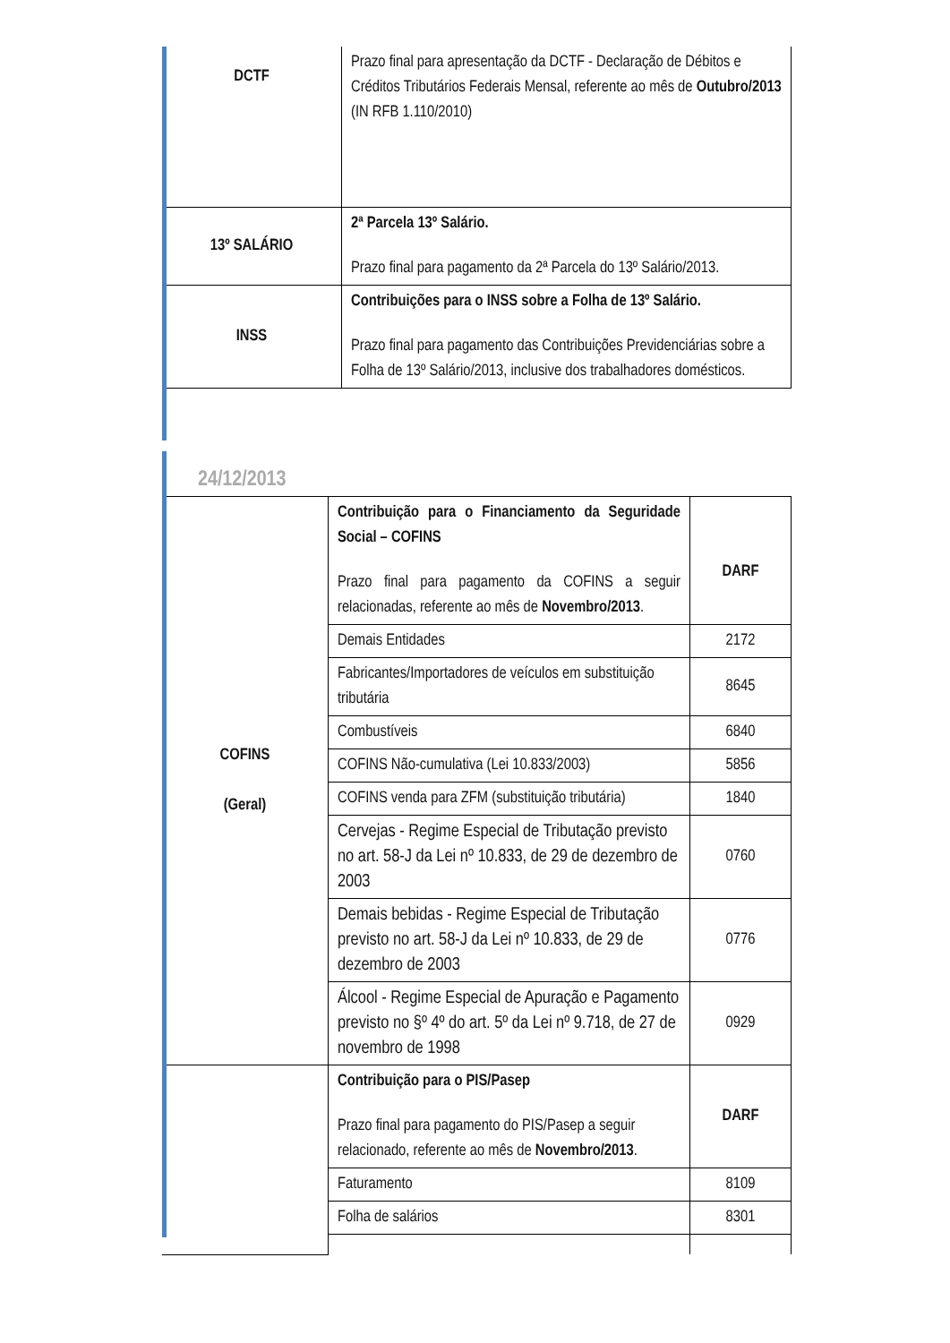| DCTF | Prazo final para apresentação da DCTF - Declaração de Débitos e Créditos Tributários Federais Mensal, referente ao mês de Outubro/2013 (IN RFB 1.110/2010) |
| 13º SALÁRIO | 2ª Parcela 13º Salário. Prazo final para pagamento da 2ª Parcela do 13º Salário/2013. |
| INSS | Contribuições para o INSS sobre a Folha de 13º Salário. Prazo final para pagamento das Contribuições Previdenciárias sobre a Folha de 13º Salário/2013, inclusive dos trabalhadores domésticos. |
24/12/2013
| COFINS (Geral) | Contribuição para o Financiamento da Seguridade Social – COFINS Prazo final para pagamento da COFINS a seguir relacionadas, referente ao mês de Novembro/2013 . | DARF |
| | Demais Entidades | 2172 |
| | Fabricantes/Importadores de veículos em substituição tributária | 8645 |
| | Combustíveis | 6840 |
| | COFINS Não-cumulativa (Lei 10.833/2003) | 5856 |
| | COFINS venda para ZFM (substituição tributária) | 1840 |
| | Cervejas - Regime Especial de Tributação previsto no art. 58-J da Lei nº 10.833, de 29 de dezembro de 2003 | 0760 |
| | Demais bebidas - Regime Especial de Tributação previsto no art. 58-J da Lei nº 10.833, de 29 de dezembro de 2003 | 0776 |
| | Álcool - Regime Especial de Apuração e Pagamento previsto no §º 4º do art. 5º da Lei nº 9.718, de 27 de novembro de 1998 | 0929 |
| | Contribuição para o PIS/Pasep Prazo final para pagamento do PIS/Pasep a seguir relacionado, referente ao mês de Novembro/2013 . | DARF |
| | Faturamento | 8109 |
| | Folha de salários | 8301 |